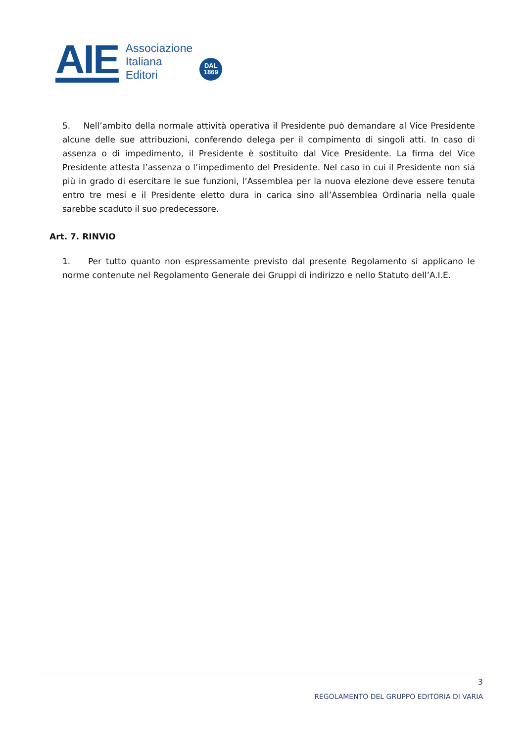AIE
Associazione
Italiana
Editori
DAL
1869
5. Nell’ambito della normale attività operativa il Presidente può demandare al Vice Presidente alcune delle sue attribuzioni, conferendo delega per il compimento di singoli atti. In caso di assenza o di impedimento, il Presidente è sostituito dal Vice Presidente. La firma del Vice Presidente attesta l’assenza o l’impedimento del Presidente. Nel caso in cui il Presidente non sia più in grado di esercitare le sue funzioni, l’Assemblea per la nuova elezione deve essere tenuta entro tre mesi e il Presidente eletto dura in carica sino all’Assemblea Ordinaria nella quale sarebbe scaduto il suo predecessore.
Art. 7. RINVIO
1. Per tutto quanto non espressamente previsto dal presente Regolamento si applicano le norme contenute nel Regolamento Generale dei Gruppi di indirizzo e nello Statuto dell’A.I.E.
3
REGOLAMENTO DEL GRUPPO EDITORIA DI VARIA